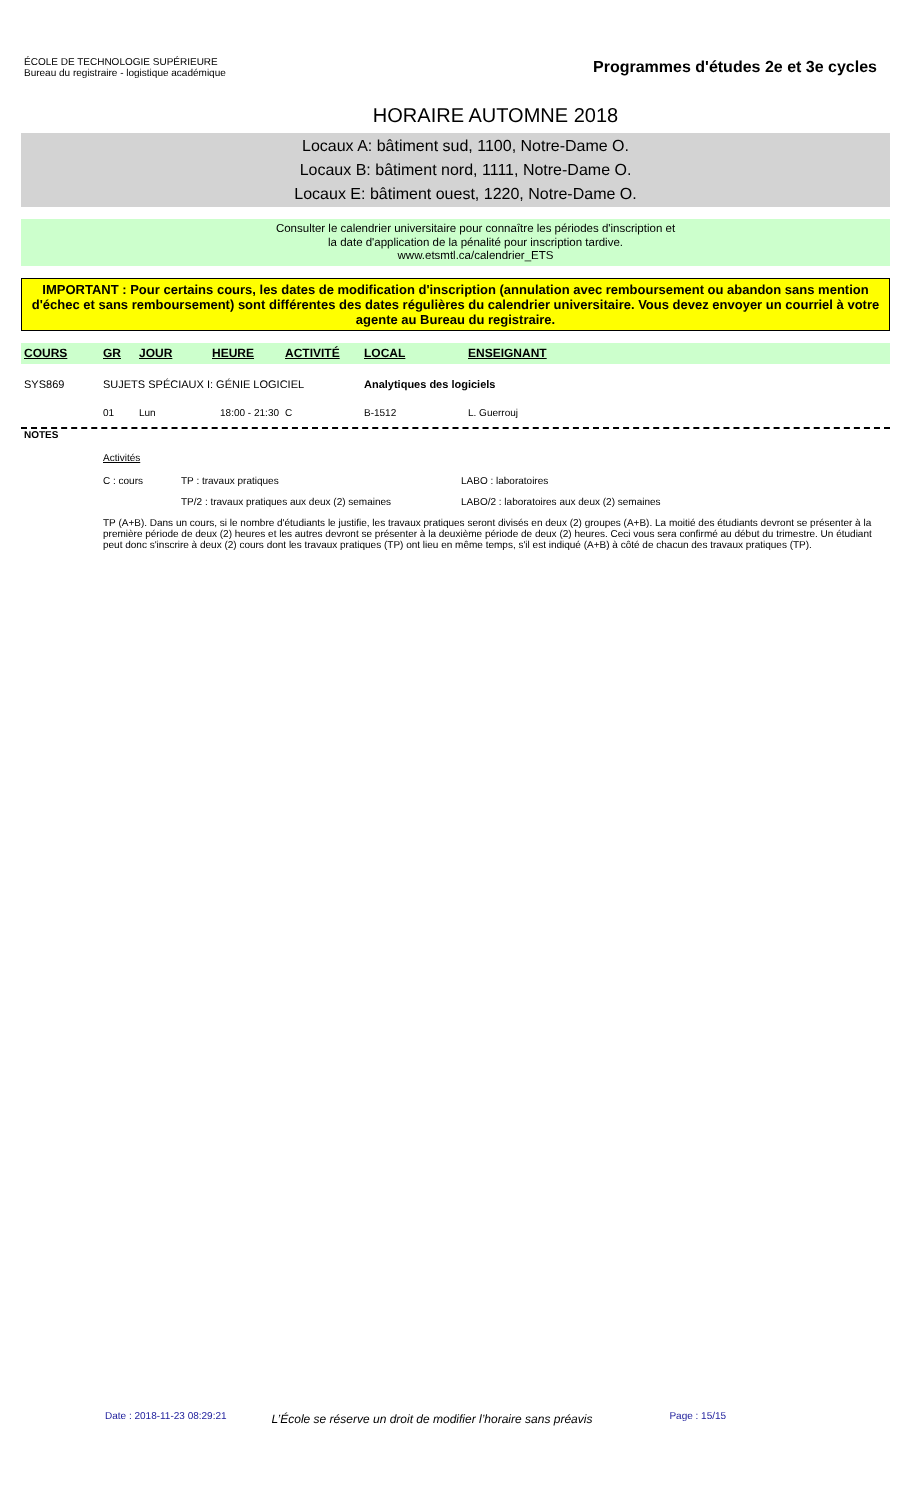ÉCOLE DE TECHNOLOGIE SUPÉRIEURE
Bureau du registraire - logistique académique
Programmes d'études 2e et 3e cycles
HORAIRE AUTOMNE 2018
Locaux A: bâtiment sud, 1100, Notre-Dame O.
Locaux B: bâtiment nord, 1111, Notre-Dame O.
Locaux E: bâtiment ouest, 1220, Notre-Dame O.
Consulter le calendrier universitaire pour connaître les périodes d'inscription et
la date d'application de la pénalité pour inscription tardive.
www.etsmtl.ca/calendrier_ETS
IMPORTANT : Pour certains cours, les dates de modification d'inscription (annulation avec remboursement ou abandon sans mention d'échec et sans remboursement) sont différentes des dates régulières du calendrier universitaire. Vous devez envoyer un courriel à votre agente au Bureau du registraire.
| COURS | GR | JOUR | HEURE | ACTIVITÉ | LOCAL | ENSEIGNANT |
| --- | --- | --- | --- | --- | --- | --- |
| SYS869 | SUJETS SPÉCIAUX I: GÉNIE LOGICIEL | | | | Analytiques des logiciels | |
| | 01 | Lun | 18:00 - 21:30 | C | B-1512 | L. Guerrouj |
NOTES
Activités
| C : cours | TP : travaux pratiques | LABO : laboratoires |
| | TP/2 : travaux pratiques aux deux (2) semaines | LABO/2 : laboratoires aux deux (2) semaines |
TP (A+B). Dans un cours, si le nombre d'étudiants le justifie, les travaux pratiques seront divisés en deux (2) groupes (A+B). La moitié des étudiants devront se présenter à la première période de deux (2) heures et les autres devront se présenter à la deuxième période de deux (2) heures. Ceci vous sera confirmé au début du trimestre. Un étudiant peut donc s'inscrire à deux (2) cours dont les travaux pratiques (TP) ont lieu en même temps, s'il est indiqué (A+B) à côté de chacun des travaux pratiques (TP).
Date : 2018-11-23 08:29:21 L’École se réserve un droit de modifier l’horaire sans préavis Page : 15/15